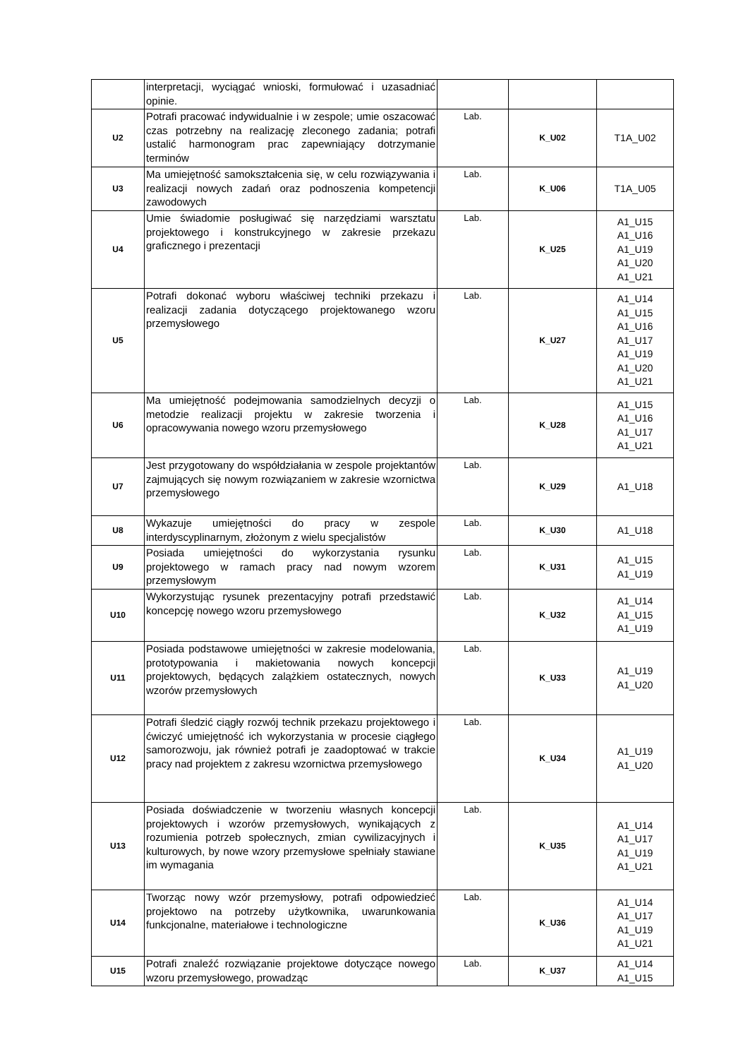| | interpretacji, wyciągać wnioski, formułować i uzasadniać opinie. | | | |
| U2 | Potrafi pracować indywidualnie i w zespole; umie oszacować czas potrzebny na realizację zleconego zadania; potrafi ustalić harmonogram prac zapewniający dotrzymanie terminów | Lab. | K_U02 | T1A_U02 |
| U3 | Ma umiejętność samokształcenia się, w celu rozwiązywania i realizacji nowych zadań oraz podnoszenia kompetencji zawodowych | Lab. | K_U06 | T1A_U05 |
| U4 | Umie świadomie posługiwać się narzędziami warsztatu projektowego i konstrukcyjnego w zakresie przekazu graficznego i prezentacji | Lab. | K_U25 | A1_U15 A1_U16 A1_U19 A1_U20 A1_U21 |
| U5 | Potrafi dokonać wyboru właściwej techniki przekazu i realizacji zadania dotyczącego projektowanego wzoru przemysłowego | Lab. | K_U27 | A1_U14 A1_U15 A1_U16 A1_U17 A1_U19 A1_U20 A1_U21 |
| U6 | Ma umiejętność podejmowania samodzielnych decyzji o metodzie realizacji projektu w zakresie tworzenia i opracowywania nowego wzoru przemysłowego | Lab. | K_U28 | A1_U15 A1_U16 A1_U17 A1_U21 |
| U7 | Jest przygotowany do współdziałania w zespole projektantów zajmujących się nowym rozwiązaniem w zakresie wzornictwa przemysłowego | Lab. | K_U29 | A1_U18 |
| U8 | Wykazuje umiejętności do pracy w zespole interdyscyplinarnym, złożonym z wielu specjalistów | Lab. | K_U30 | A1_U18 |
| U9 | Posiada umiejętności do wykorzystania rysunku projektowego w ramach pracy nad nowym wzorem przemysłowym | Lab. | K_U31 | A1_U15 A1_U19 |
| U10 | Wykorzystując rysunek prezentacyjny potrafi przedstawić koncepcję nowego wzoru przemysłowego | Lab. | K_U32 | A1_U14 A1_U15 A1_U19 |
| U11 | Posiada podstawowe umiejętności w zakresie modelowania, prototypowania i makietowania nowych koncepcji projektowych, będących zalążkiem ostatecznych, nowych wzorów przemysłowych | Lab. | K_U33 | A1_U19 A1_U20 |
| U12 | Potrafi śledzić ciągły rozwój technik przekazu projektowego i ćwiczyć umiejętność ich wykorzystania w procesie ciągłego samorozwoju, jak również potrafi je zaadoptować w trakcie pracy nad projektem z zakresu wzornictwa przemysłowego | Lab. | K_U34 | A1_U19 A1_U20 |
| U13 | Posiada doświadczenie w tworzeniu własnych koncepcji projektowych i wzorów przemysłowych, wynikających z rozumienia potrzeb społecznych, zmian cywilizacyjnych i kulturowych, by nowe wzory przemysłowe spełniały stawiane im wymagania | Lab. | K_U35 | A1_U14 A1_U17 A1_U19 A1_U21 |
| U14 | Tworząc nowy wzór przemysłowy, potrafi odpowiedzieć projektowo na potrzeby użytkownika, uwarunkowania funkcjonalne, materiałowe i technologiczne | Lab. | K_U36 | A1_U14 A1_U17 A1_U19 A1_U21 |
| U15 | Potrafi znaleźć rozwiązanie projektowe dotyczące nowego wzoru przemysłowego, prowadząc | Lab. | K_U37 | A1_U14 A1_U15 |